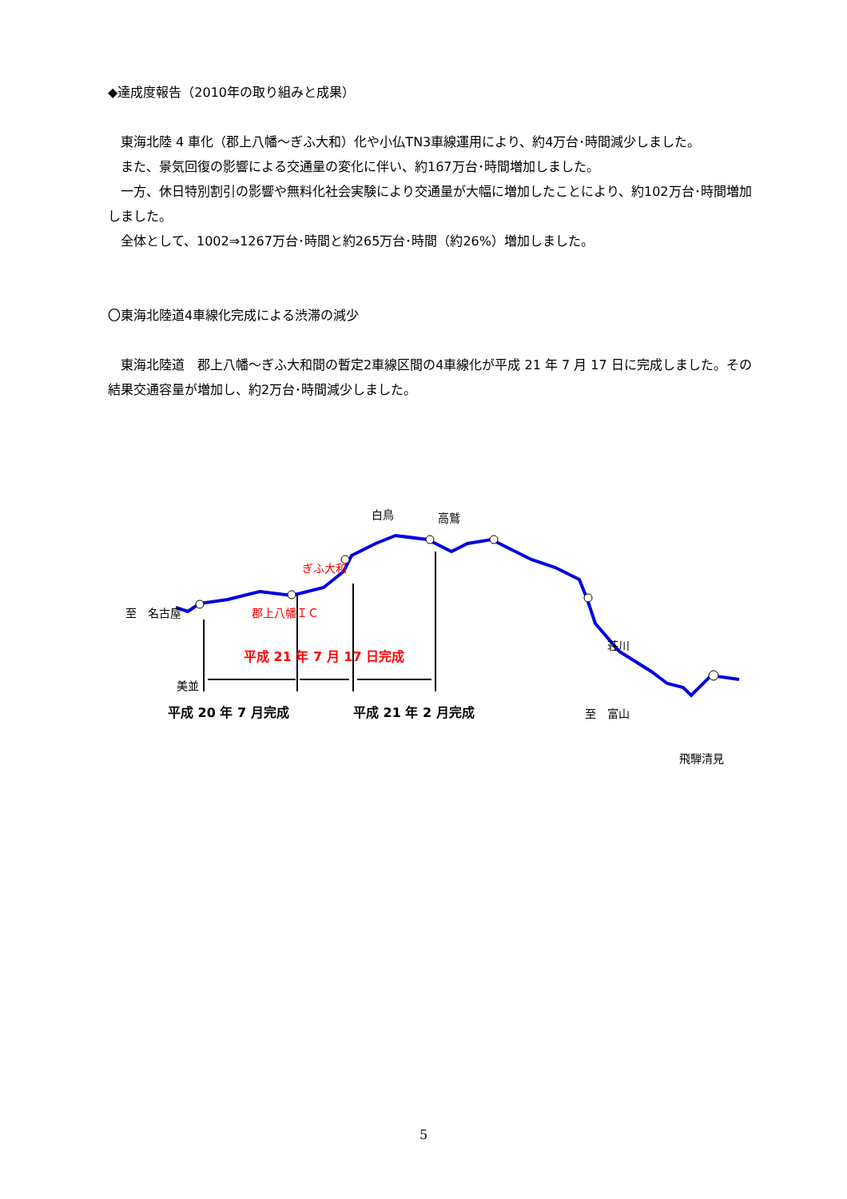◆達成度報告（2010年の取り組みと成果）
東海北陸 4 車化（郡上八幡～ぎふ大和）化や小仏TN3車線運用により、約4万台･時間減少しました。
また、景気回復の影響による交通量の変化に伴い、約167万台･時間増加しました。
一方、休日特別割引の影響や無料化社会実験により交通量が大幅に増加したことにより、約102万台･時間増加しました。
全体として、1002⇒1267万台･時間と約265万台･時間（約26%）増加しました。
〇東海北陸道4車線化完成による渋滞の減少
東海北陸道　郡上八幡～ぎふ大和間の暫定2車線区間の4車線化が平成 21 年 7 月 17 日に完成しました。その結果交通容量が増加し、約2万台･時間減少しました。
白鳥 高鷲
ぎふ大和
至　名古屋 郡上八幡ＩＣ
荘川
美並
平成 21 年 7 月 17 日完成
飛騨清見
平成 20 年 7 月完成 平成 21 年 2 月完成 至　富山
5